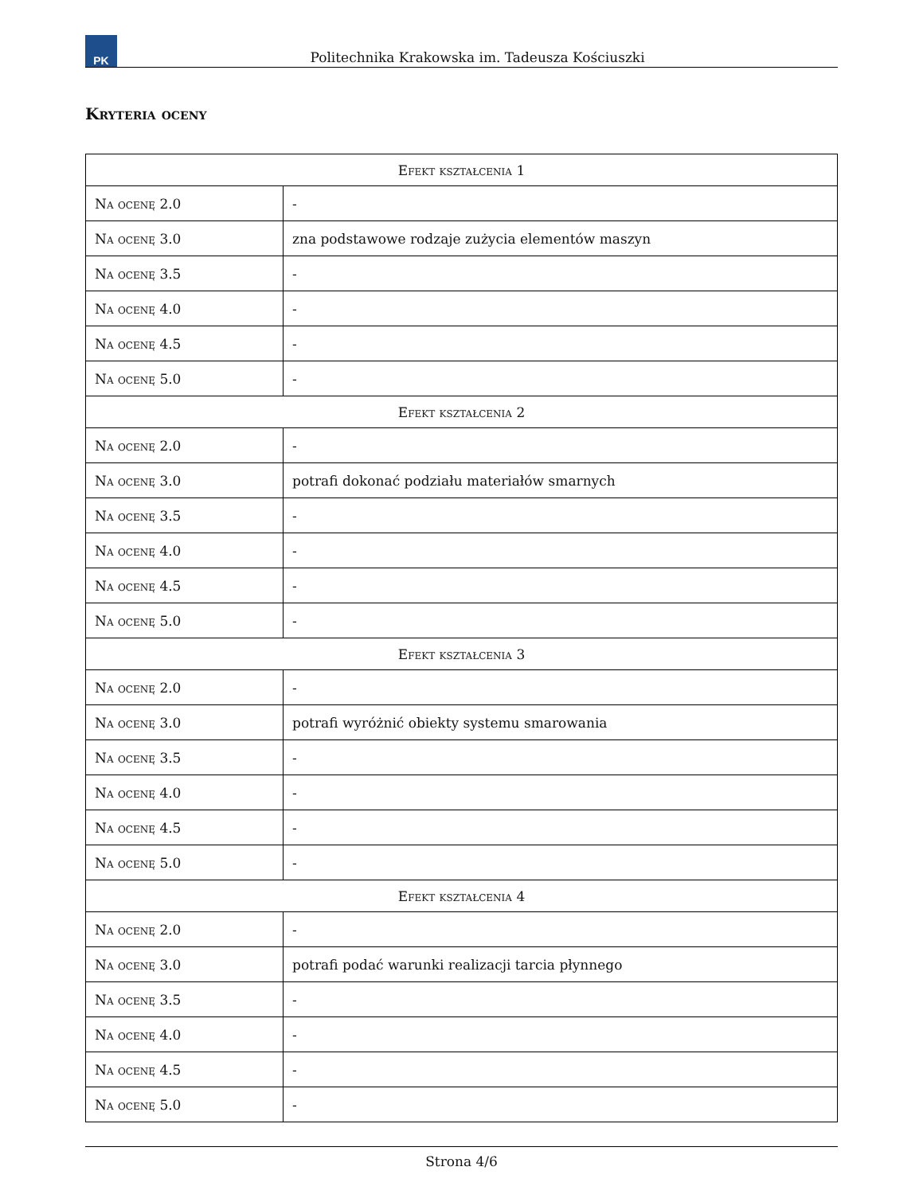PK
Politechnika Krakowska im. Tadeusza Kościuszki
Kryteria oceny
| Efekt kształcenia 1 | |
| --- | --- |
| Na ocenę 2.0 | - |
| Na ocenę 3.0 | zna podstawowe rodzaje zużycia elementów maszyn |
| Na ocenę 3.5 | - |
| Na ocenę 4.0 | - |
| Na ocenę 4.5 | - |
| Na ocenę 5.0 | - |
| Efekt kształcenia 2 | |
| Na ocenę 2.0 | - |
| Na ocenę 3.0 | potrafi dokonać podziału materiałów smarnych |
| Na ocenę 3.5 | - |
| Na ocenę 4.0 | - |
| Na ocenę 4.5 | - |
| Na ocenę 5.0 | - |
| Efekt kształcenia 3 | |
| Na ocenę 2.0 | - |
| Na ocenę 3.0 | potrafi wyróżnić obiekty systemu smarowania |
| Na ocenę 3.5 | - |
| Na ocenę 4.0 | - |
| Na ocenę 4.5 | - |
| Na ocenę 5.0 | - |
| Efekt kształcenia 4 | |
| Na ocenę 2.0 | - |
| Na ocenę 3.0 | potrafi podać warunki realizacji tarcia płynnego |
| Na ocenę 3.5 | - |
| Na ocenę 4.0 | - |
| Na ocenę 4.5 | - |
| Na ocenę 5.0 | - |
Strona 4/6